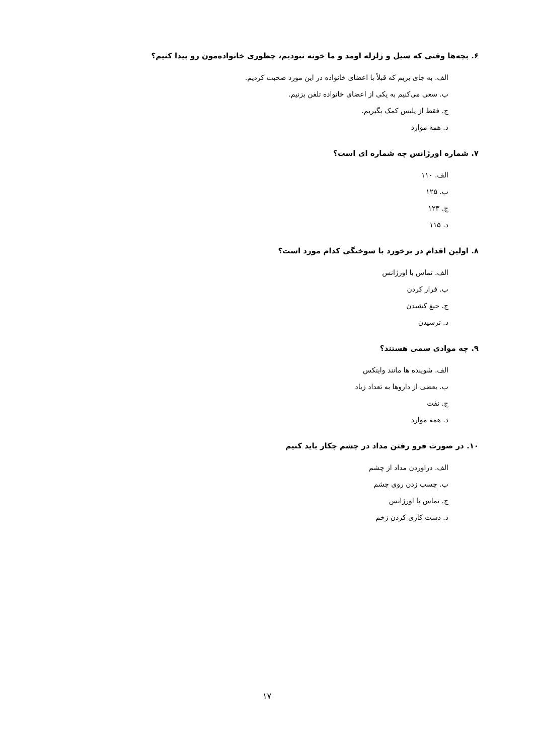۶. بچه‌ها وقتی که سیل و زلزله اومد و ما خونه نبودیم، چطوری خانواده‌مون رو پیدا کنیم؟
الف. به جای بریم که قبلاً با اعضای خانواده در این مورد صحبت کردیم.
ب. سعی می‌کنیم به یکی از اعضای خانواده تلفن بزنیم.
ج. فقط از پلیس کمک بگیریم.
د. همه موارد
۷. شماره اورژانس چه شماره ای است؟
الف. ۱۱۰
ب. ۱۲۵
ج. ۱۲۳
د. ۱۱۵
۸. اولین اقدام در برخورد با سوختگی کدام مورد است؟
الف. تماس با اورژانس
ب. فرار کردن
ج. جیغ کشیدن
د. ترسیدن
۹. چه موادی سمی هستند؟
الف. شوینده ها مانند وایتکس
ب. بعضی از داروها به تعداد زیاد
ج. نفت
د. همه موارد
۱۰. در صورت فرو رفتن مداد در چشم چکار باید کنیم
الف. دراوردن مداد از چشم
ب. چسب زدن روی چشم
ج. تماس با اورژانس
د. دست کاری کردن زخم
۱۷